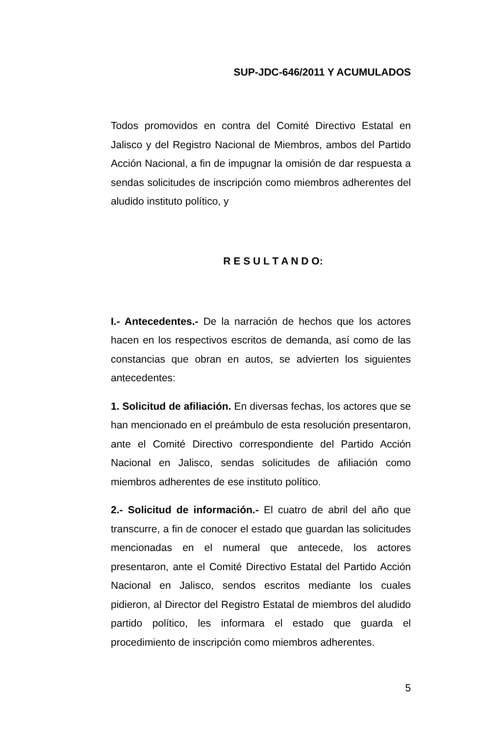SUP-JDC-646/2011 Y ACUMULADOS
Todos promovidos en contra del Comité Directivo Estatal en Jalisco y del Registro Nacional de Miembros, ambos del Partido Acción Nacional, a fin de impugnar la omisión de dar respuesta a sendas solicitudes de inscripción como miembros adherentes del aludido instituto político, y
R E S U L T A N D O:
I.- Antecedentes.- De la narración de hechos que los actores hacen en los respectivos escritos de demanda, así como de las constancias que obran en autos, se advierten los siguientes antecedentes:
1. Solicitud de afiliación. En diversas fechas, los actores que se han mencionado en el preámbulo de esta resolución presentaron, ante el Comité Directivo correspondiente del Partido Acción Nacional en Jalisco, sendas solicitudes de afiliación como miembros adherentes de ese instituto político.
2.- Solicitud de información.- El cuatro de abril del año que transcurre, a fin de conocer el estado que guardan las solicitudes mencionadas en el numeral que antecede, los actores presentaron, ante el Comité Directivo Estatal del Partido Acción Nacional en Jalisco, sendos escritos mediante los cuales pidieron, al Director del Registro Estatal de miembros del aludido partido político, les informara el estado que guarda el procedimiento de inscripción como miembros adherentes.
5